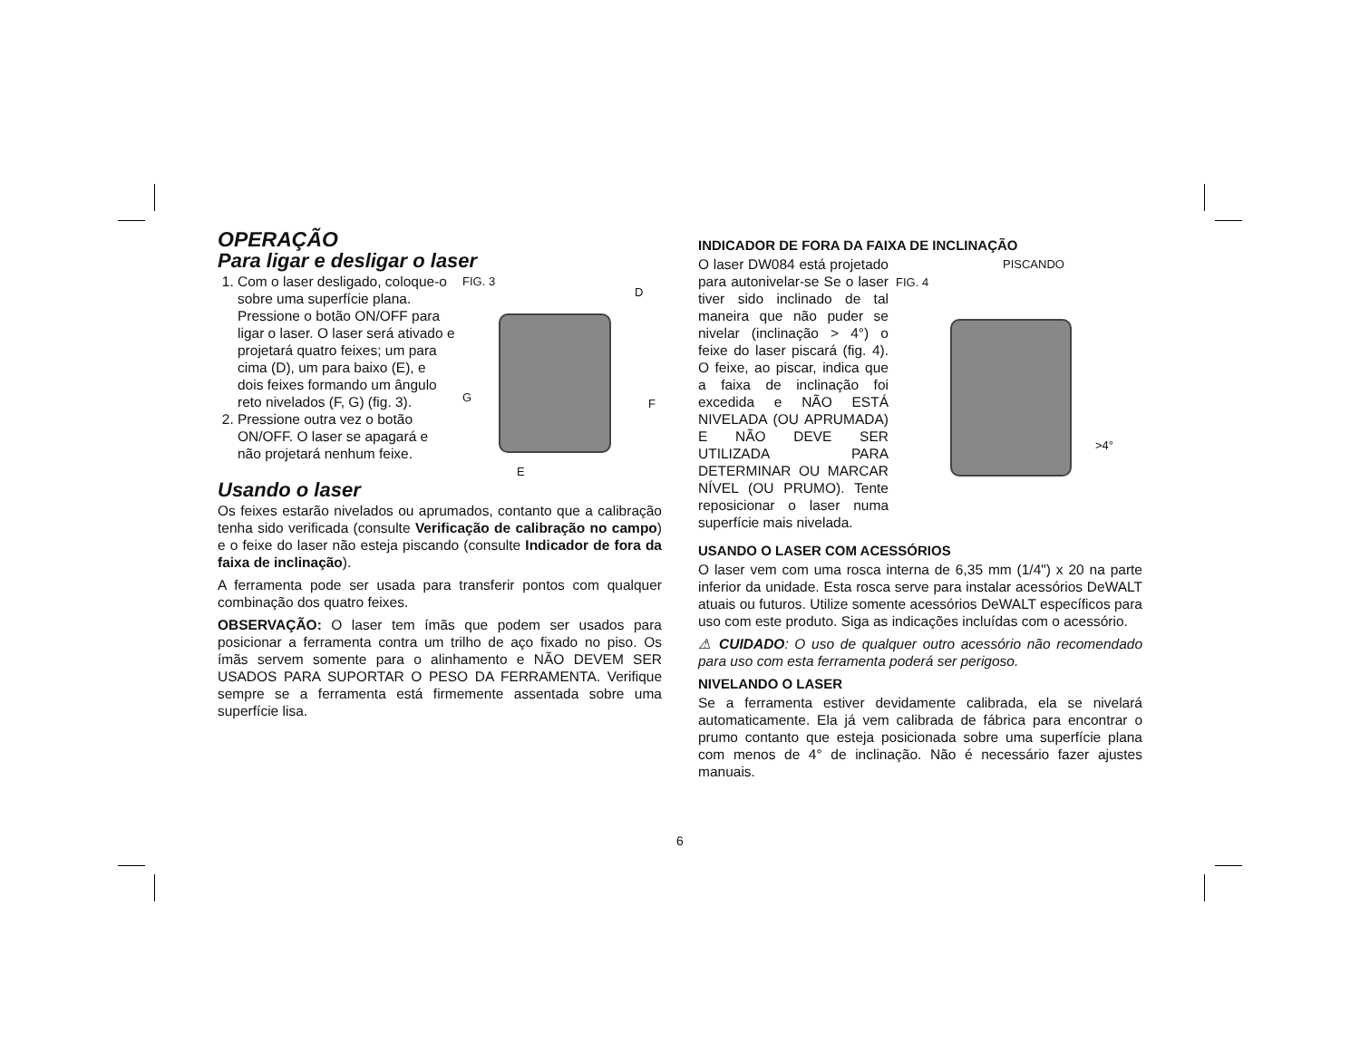OPERAÇÃO
Para ligar e desligar o laser
1. Com o laser desligado, coloque-o sobre uma superfície plana. Pressione o botão ON/OFF para ligar o laser. O laser será ativado e projetará quatro feixes; um para cima (D), um para baixo (E), e dois feixes formando um ângulo reto nivelados (F, G) (fig. 3).
2. Pressione outra vez o botão ON/OFF. O laser se apagará e não projetará nenhum feixe.
FIG. 3
D
G F
E
Usando o laser
Os feixes estarão nivelados ou aprumados, contanto que a calibração tenha sido verificada (consulte Verificação de calibração no campo) e o feixe do laser não esteja piscando (consulte Indicador de fora da faixa de inclinação).
A ferramenta pode ser usada para transferir pontos com qualquer combinação dos quatro feixes.
OBSERVAÇÃO: O laser tem ímãs que podem ser usados para posicionar a ferramenta contra um trilho de aço fixado no piso. Os ímãs servem somente para o alinhamento e NÃO DEVEM SER USADOS PARA SUPORTAR O PESO DA FERRAMENTA. Verifique sempre se a ferramenta está firmemente assentada sobre uma superfície lisa.
INDICADOR DE FORA DA FAIXA DE INCLINAÇÃO
O laser DW084 está projetado para autonivelar-se Se o laser tiver sido inclinado de tal maneira que não puder se nivelar (inclinação > 4°) o feixe do laser piscará (fig. 4). O feixe, ao piscar, indica que a faixa de inclinação foi excedida e NÃO ESTÁ NIVELADA (OU APRUMADA) E NÃO DEVE SER UTILIZADA PARA DETERMINAR OU MARCAR NÍVEL (OU PRUMO). Tente reposicionar o laser numa superfície mais nivelada.
PISCANDO
FIG. 4
>4°
USANDO O LASER COM ACESSÓRIOS
O laser vem com uma rosca interna de 6,35 mm (1/4") x 20 na parte inferior da unidade. Esta rosca serve para instalar acessórios DeWALT atuais ou futuros. Utilize somente acessórios DeWALT específicos para uso com este produto. Siga as indicações incluídas com o acessório.
⚠ CUIDADO: O uso de qualquer outro acessório não recomendado para uso com esta ferramenta poderá ser perigoso.
NIVELANDO O LASER
Se a ferramenta estiver devidamente calibrada, ela se nivelará automaticamente. Ela já vem calibrada de fábrica para encontrar o prumo contanto que esteja posicionada sobre uma superfície plana com menos de 4° de inclinação. Não é necessário fazer ajustes manuais.
6